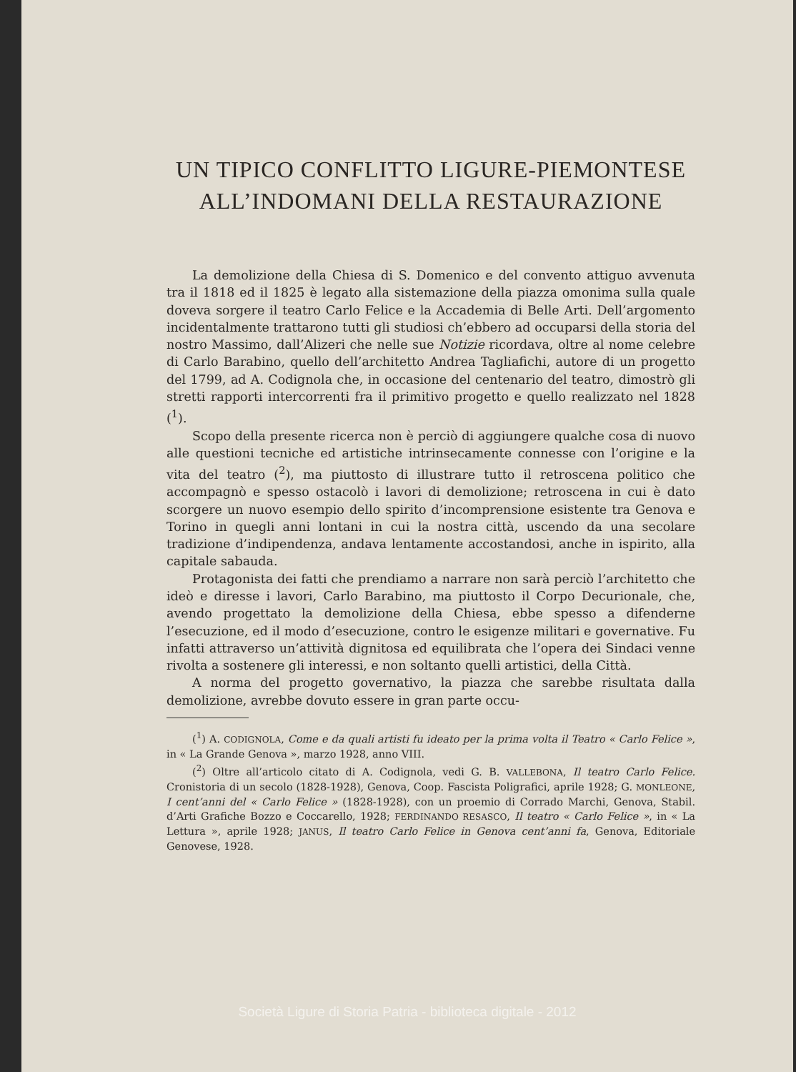UN TIPICO CONFLITTO LIGURE-PIEMONTESE
ALL’INDOMANI DELLA RESTAURAZIONE
La demolizione della Chiesa di S. Domenico e del convento attiguo avvenuta tra il 1818 ed il 1825 è legato alla sistemazione della piazza omonima sulla quale doveva sorgere il teatro Carlo Felice e la Accademia di Belle Arti. Dell’argomento incidentalmente trattarono tutti gli studiosi ch’ebbero ad occuparsi della storia del nostro Massimo, dall’Alizeri che nelle sue Notizie ricordava, oltre al nome celebre di Carlo Barabino, quello dell’architetto Andrea Tagliafichi, autore di un progetto del 1799, ad A. Codignola che, in occasione del centenario del teatro, dimostrò gli stretti rapporti intercorrenti fra il primitivo progetto e quello realizzato nel 1828 (<sup>1</sup>).
Scopo della presente ricerca non è perciò di aggiungere qualche cosa di nuovo alle questioni tecniche ed artistiche intrinsecamente connesse con l’origine e la vita del teatro (<sup>2</sup>), ma piuttosto di illustrare tutto il retroscena politico che accompagnò e spesso ostacolò i lavori di demolizione; retroscena in cui è dato scorgere un nuovo esempio dello spirito d’incomprensione esistente tra Genova e Torino in quegli anni lontani in cui la nostra città, uscendo da una secolare tradizione d’indipendenza, andava lentamente accostandosi, anche in ispirito, alla capitale sabauda.
Protagonista dei fatti che prendiamo a narrare non sarà perciò l’architetto che ideò e diresse i lavori, Carlo Barabino, ma piuttosto il Corpo Decurionale, che, avendo progettato la demolizione della Chiesa, ebbe spesso a difenderne l’esecuzione, ed il modo d’esecuzione, contro le esigenze militari e governative. Fu infatti attraverso un’attività dignitosa ed equilibrata che l’opera dei Sindaci venne rivolta a sostenere gli interessi, e non soltanto quelli artistici, della Città.
A norma del progetto governativo, la piazza che sarebbe risultata dalla demolizione, avrebbe dovuto essere in gran parte occu-
(<sup>1</sup>) A. CODIGNOLA, Come e da quali artisti fu ideato per la prima volta il Teatro « Carlo Felice », in « La Grande Genova », marzo 1928, anno VIII.
(<sup>2</sup>) Oltre all’articolo citato di A. Codignola, vedi G. B. VALLEBONA, Il teatro Carlo Felice. Cronistoria di un secolo (1828-1928), Genova, Coop. Fascista Poligrafici, aprile 1928; G. MONLEONE, I cent’anni del « Carlo Felice » (1828-1928), con un proemio di Corrado Marchi, Genova, Stabil. d’Arti Grafiche Bozzo e Coccarello, 1928; FERDINANDO RESASCO, Il teatro « Carlo Felice », in « La Lettura », aprile 1928; JANUS, Il teatro Carlo Felice in Genova cent’anni fa, Genova, Editoriale Genovese, 1928.
Società Ligure di Storia Patria - biblioteca digitale - 2012